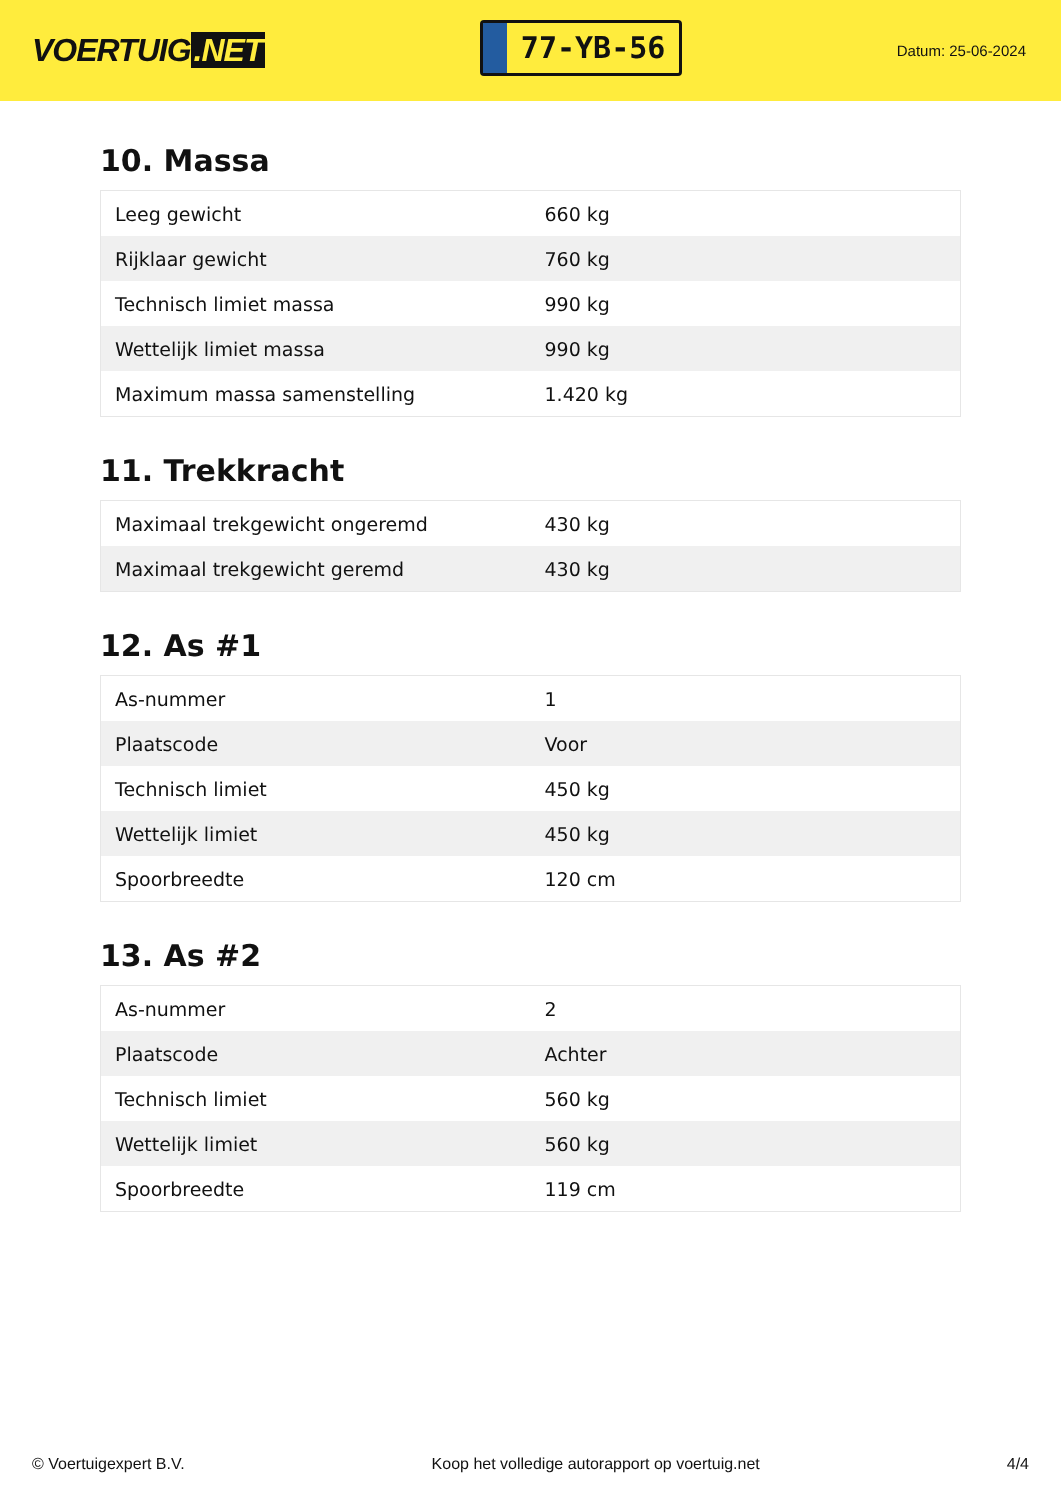VOERTUIG.NET
77-YB-56
Datum: 25-06-2024
10. Massa
| Leeg gewicht | 660 kg |
| Rijklaar gewicht | 760 kg |
| Technisch limiet massa | 990 kg |
| Wettelijk limiet massa | 990 kg |
| Maximum massa samenstelling | 1.420 kg |
11. Trekkracht
| Maximaal trekgewicht ongeremd | 430 kg |
| Maximaal trekgewicht geremd | 430 kg |
12. As #1
| As-nummer | 1 |
| Plaatscode | Voor |
| Technisch limiet | 450 kg |
| Wettelijk limiet | 450 kg |
| Spoorbreedte | 120 cm |
13. As #2
| As-nummer | 2 |
| Plaatscode | Achter |
| Technisch limiet | 560 kg |
| Wettelijk limiet | 560 kg |
| Spoorbreedte | 119 cm |
© Voertuigexpert B.V. Koop het volledige autorapport op voertuig.net 4/4